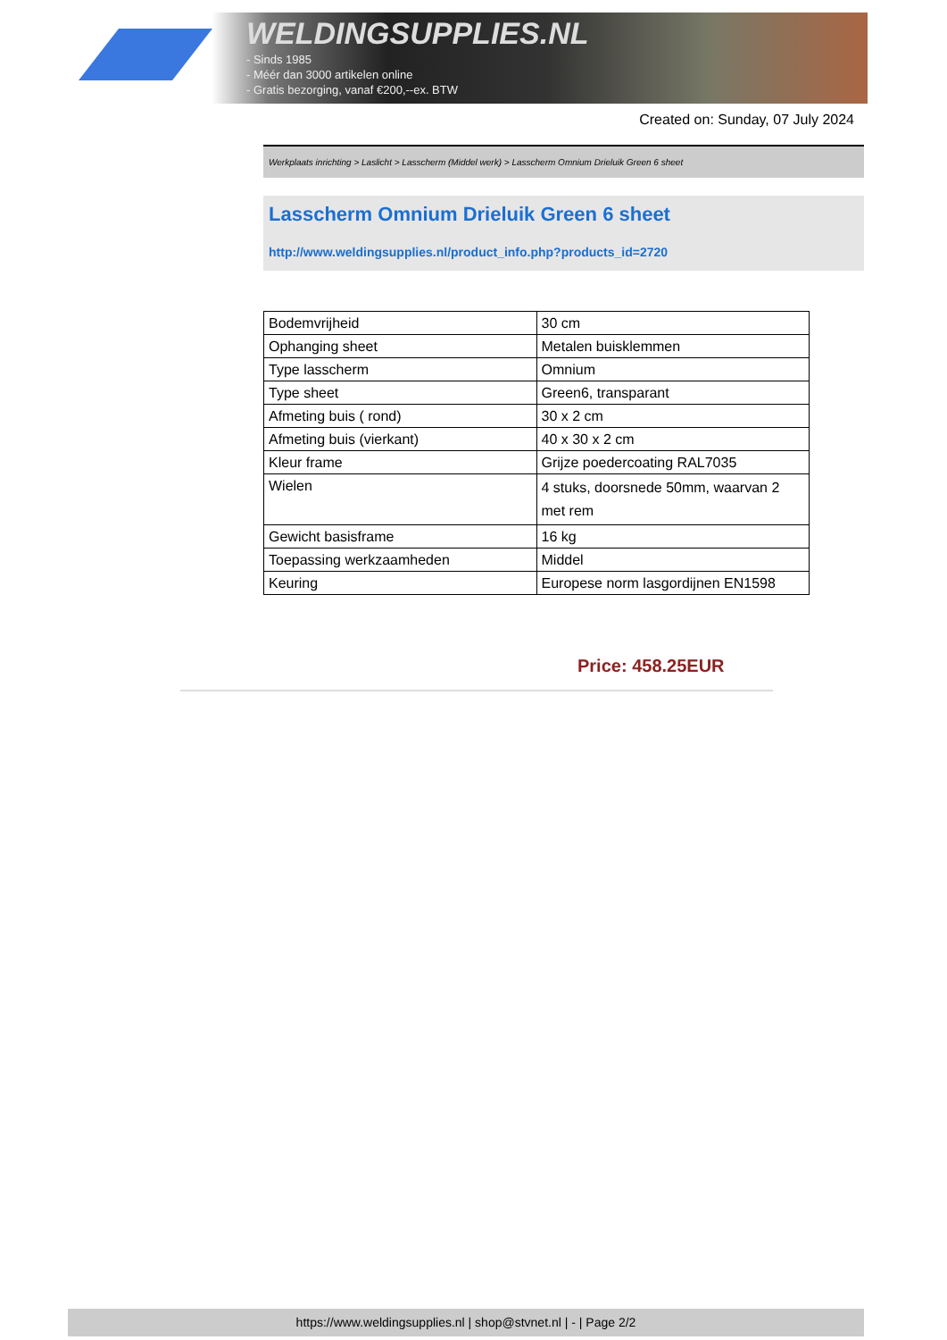WELDINGSUPPLIES.NL
- Sinds 1985
- Méér dan 3000 artikelen online
- Gratis bezorging, vanaf €200,--ex. BTW
Created on: Sunday, 07 July 2024
Werkplaats inrichting > Laslicht > Lasscherm (Middel werk) > Lasscherm Omnium Drieluik Green 6 sheet
Lasscherm Omnium Drieluik Green 6 sheet
http://www.weldingsupplies.nl/product_info.php?products_id=2720
| Bodemvrijheid | 30 cm |
| Ophanging sheet | Metalen buisklemmen |
| Type lasscherm | Omnium |
| Type sheet | Green6, transparant |
| Afmeting buis ( rond) | 30 x 2 cm |
| Afmeting buis (vierkant) | 40 x 30 x 2 cm |
| Kleur frame | Grijze poedercoating RAL7035 |
| Wielen | 4 stuks, doorsnede 50mm, waarvan 2 met rem |
| Gewicht basisframe | 16 kg |
| Toepassing werkzaamheden | Middel |
| Keuring | Europese norm lasgordijnen EN1598 |
Price: 458.25EUR
https://www.weldingsupplies.nl | shop@stvnet.nl | - | Page 2/2